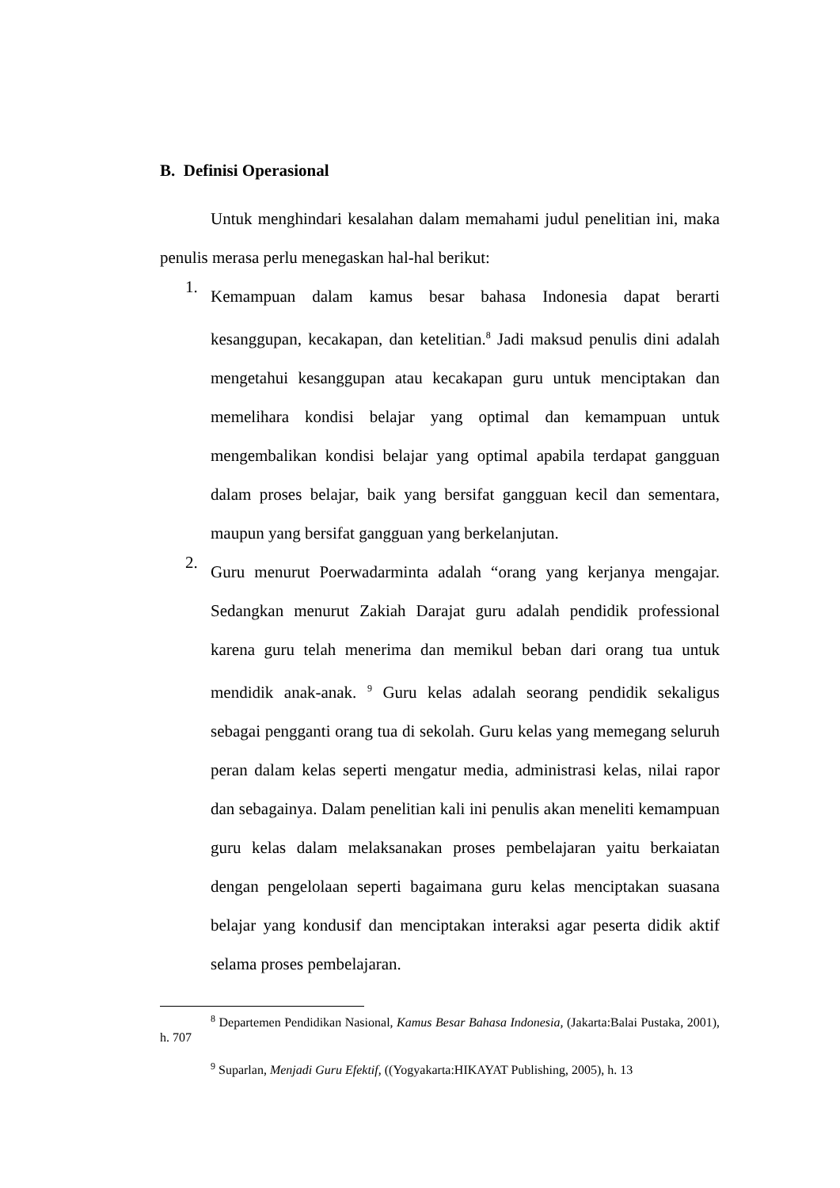B. Definisi Operasional
Untuk menghindari kesalahan dalam memahami judul penelitian ini, maka penulis merasa perlu menegaskan hal-hal berikut:
1.
Kemampuan dalam kamus besar bahasa Indonesia dapat berarti kesanggupan, kecakapan, dan ketelitian.<sup>8</sup> Jadi maksud penulis dini adalah mengetahui kesanggupan atau kecakapan guru untuk menciptakan dan memelihara kondisi belajar yang optimal dan kemampuan untuk mengembalikan kondisi belajar yang optimal apabila terdapat gangguan dalam proses belajar, baik yang bersifat gangguan kecil dan sementara, maupun yang bersifat gangguan yang berkelanjutan.
2.
Guru menurut Poerwadarminta adalah “orang yang kerjanya mengajar. Sedangkan menurut Zakiah Darajat guru adalah pendidik professional karena guru telah menerima dan memikul beban dari orang tua untuk mendidik anak-anak. <sup>9</sup> Guru kelas adalah seorang pendidik sekaligus sebagai pengganti orang tua di sekolah. Guru kelas yang memegang seluruh peran dalam kelas seperti mengatur media, administrasi kelas, nilai rapor dan sebagainya. Dalam penelitian kali ini penulis akan meneliti kemampuan guru kelas dalam melaksanakan proses pembelajaran yaitu berkaiatan dengan pengelolaan seperti bagaimana guru kelas menciptakan suasana belajar yang kondusif dan menciptakan interaksi agar peserta didik aktif selama proses pembelajaran.
<sup>8</sup> Departemen Pendidikan Nasional, Kamus Besar Bahasa Indonesia, (Jakarta:Balai Pustaka, 2001), h. 707
<sup>9</sup> Suparlan, Menjadi Guru Efektif, ((Yogyakarta:HIKAYAT Publishing, 2005), h. 13